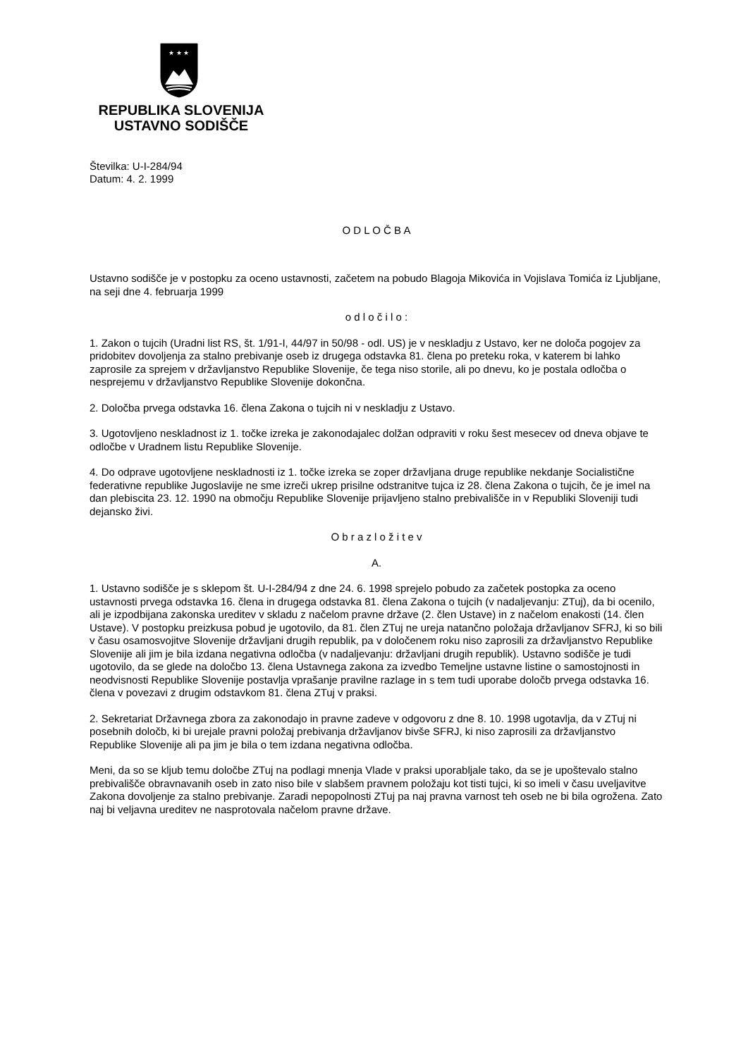★ ★ ★
REPUBLIKA SLOVENIJA
USTAVNO SODIŠČE
Številka: U-I-284/94
Datum: 4. 2. 1999
O D L O Č B A
Ustavno sodišče je v postopku za oceno ustavnosti, začetem na pobudo Blagoja Mikovića in Vojislava Tomića iz Ljubljane, na seji dne 4. februarja 1999
o d l o č i l o :
1. Zakon o tujcih (Uradni list RS, št. 1/91-I, 44/97 in 50/98 - odl. US) je v neskladju z Ustavo, ker ne določa pogojev za pridobitev dovoljenja za stalno prebivanje oseb iz drugega odstavka 81. člena po preteku roka, v katerem bi lahko zaprosile za sprejem v državljanstvo Republike Slovenije, če tega niso storile, ali po dnevu, ko je postala odločba o nesprejemu v državljanstvo Republike Slovenije dokončna.
2. Določba prvega odstavka 16. člena Zakona o tujcih ni v neskladju z Ustavo.
3. Ugotovljeno neskladnost iz 1. točke izreka je zakonodajalec dolžan odpraviti v roku šest mesecev od dneva objave te odločbe v Uradnem listu Republike Slovenije.
4. Do odprave ugotovljene neskladnosti iz 1. točke izreka se zoper državljana druge republike nekdanje Socialistične federativne republike Jugoslavije ne sme izreči ukrep prisilne odstranitve tujca iz 28. člena Zakona o tujcih, če je imel na dan plebiscita 23. 12. 1990 na območju Republike Slovenije prijavljeno stalno prebivališče in v Republiki Sloveniji tudi dejansko živi.
O b r a z l o ž i t e v
A.
1. Ustavno sodišče je s sklepom št. U-I-284/94 z dne 24. 6. 1998 sprejelo pobudo za začetek postopka za oceno ustavnosti prvega odstavka 16. člena in drugega odstavka 81. člena Zakona o tujcih (v nadaljevanju: ZTuj), da bi ocenilo, ali je izpodbijana zakonska ureditev v skladu z načelom pravne države (2. člen Ustave) in z načelom enakosti (14. člen Ustave). V postopku preizkusa pobud je ugotovilo, da 81. člen ZTuj ne ureja natančno položaja državljanov SFRJ, ki so bili v času osamosvojitve Slovenije državljani drugih republik, pa v določenem roku niso zaprosili za državljanstvo Republike Slovenije ali jim je bila izdana negativna odločba (v nadaljevanju: državljani drugih republik). Ustavno sodišče je tudi ugotovilo, da se glede na določbo 13. člena Ustavnega zakona za izvedbo Temeljne ustavne listine o samostojnosti in neodvisnosti Republike Slovenije postavlja vprašanje pravilne razlage in s tem tudi uporabe določb prvega odstavka 16. člena v povezavi z drugim odstavkom 81. člena ZTuj v praksi.
2. Sekretariat Državnega zbora za zakonodajo in pravne zadeve v odgovoru z dne 8. 10. 1998 ugotavlja, da v ZTuj ni posebnih določb, ki bi urejale pravni položaj prebivanja državljanov bivše SFRJ, ki niso zaprosili za državljanstvo Republike Slovenije ali pa jim je bila o tem izdana negativna odločba.
Meni, da so se kljub temu določbe ZTuj na podlagi mnenja Vlade v praksi uporabljale tako, da se je upoštevalo stalno prebivališče obravnavanih oseb in zato niso bile v slabšem pravnem položaju kot tisti tujci, ki so imeli v času uveljavitve Zakona dovoljenje za stalno prebivanje. Zaradi nepopolnosti ZTuj pa naj pravna varnost teh oseb ne bi bila ogrožena. Zato naj bi veljavna ureditev ne nasprotovala načelom pravne države.